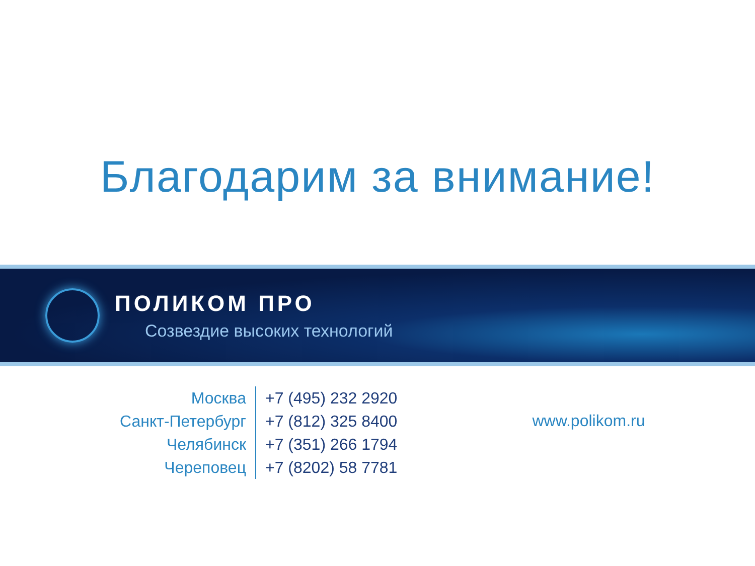Благодарим за внимание!
ПОЛИКОМ ПРО
Созвездие высоких технологий
| Москва | +7 (495) 232 2920 |
| Санкт-Петербург | +7 (812) 325 8400 |
| Челябинск | +7 (351) 266 1794 |
| Череповец | +7 (8202) 58 7781 |
www.polikom.ru